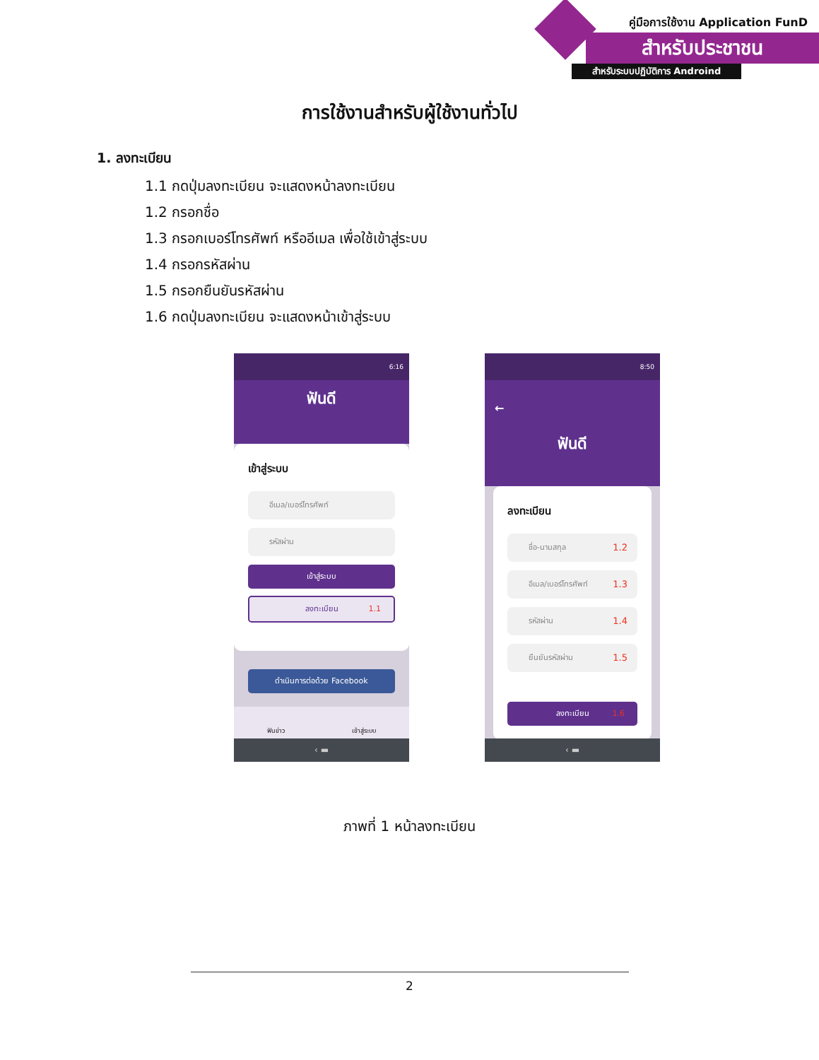คู่มือการใช้งาน Application FunD
สำหรับประชาชน
สำหรับระบบปฏิบัติการ Androind
การใช้งานสำหรับผู้ใช้งานทั่วไป
1. ลงทะเบียน
1.1 กดปุ่มลงทะเบียน จะแสดงหน้าลงทะเบียน
1.2 กรอกชื่อ
1.3 กรอกเบอร์โทรศัพท์ หรืออีเมล เพื่อใช้เข้าสู่ระบบ
1.4 กรอกรหัสผ่าน
1.5 กรอกยืนยันรหัสผ่าน
1.6 กดปุ่มลงทะเบียน จะแสดงหน้าเข้าสู่ระบบ
6:16
ฟันดี
เข้าสู่ระบบ
อีเมล/เบอร์โทรศัพท์
รหัสผ่าน
เข้าสู่ระบบ
ลงทะเบียน 1.1
ดำเนินการต่อด้วย Facebook
ฟันข่าว เข้าสู่ระบบ
‹ ▬
8:50
←
ฟันดี
ลงทะเบียน
ชื่อ-นามสกุล 1.2
อีเมล/เบอร์โทรศัพท์ 1.3
รหัสผ่าน 1.4
ยืนยันรหัสผ่าน 1.5
ลงทะเบียน 1.6
‹ ▬
ภาพที่ 1 หน้าลงทะเบียน
2